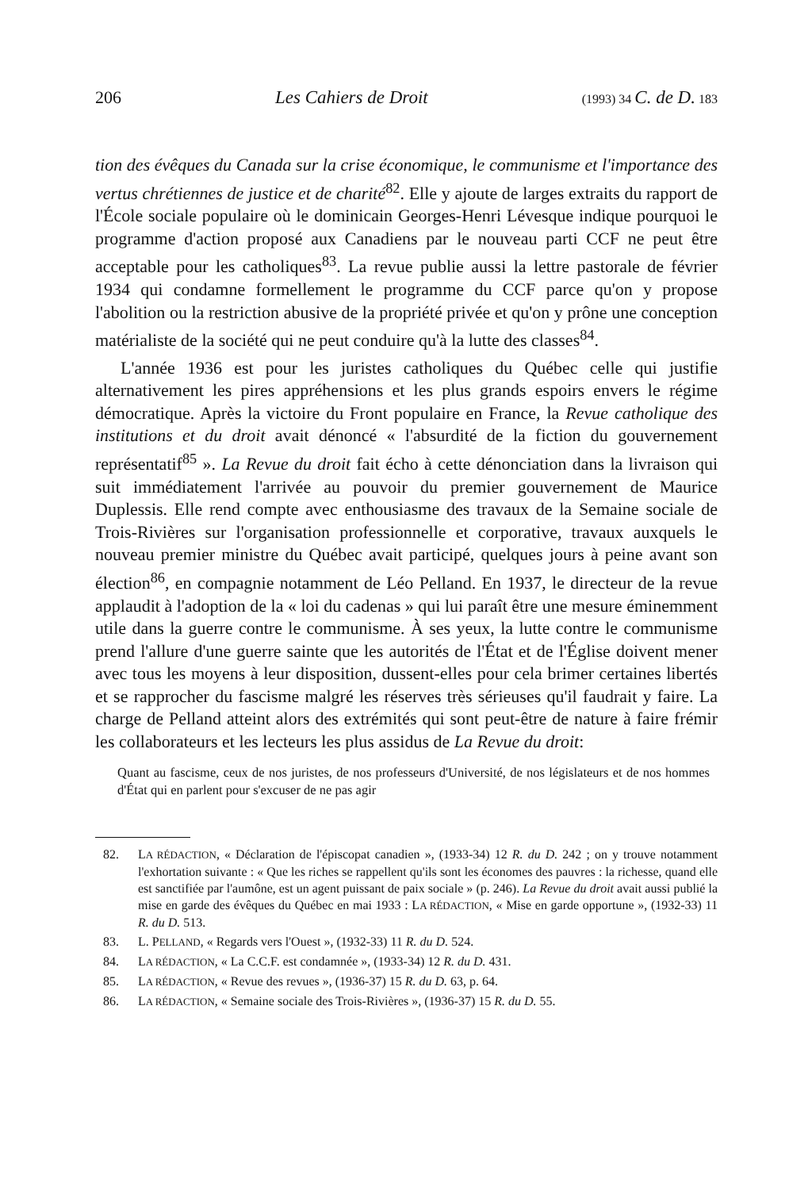206 Les Cahiers de Droit (1993) 34 C. de D. 183
tion des évêques du Canada sur la crise économique, le communisme et l'importance des vertus chrétiennes de justice et de charité<sup>82</sup>. Elle y ajoute de larges extraits du rapport de l'École sociale populaire où le dominicain Georges-Henri Lévesque indique pourquoi le programme d'action proposé aux Canadiens par le nouveau parti CCF ne peut être acceptable pour les catholiques<sup>83</sup>. La revue publie aussi la lettre pastorale de février 1934 qui condamne formellement le programme du CCF parce qu'on y propose l'abolition ou la restriction abusive de la propriété privée et qu'on y prône une conception matérialiste de la société qui ne peut conduire qu'à la lutte des classes<sup>84</sup>.
L'année 1936 est pour les juristes catholiques du Québec celle qui justifie alternativement les pires appréhensions et les plus grands espoirs envers le régime démocratique. Après la victoire du Front populaire en France, la Revue catholique des institutions et du droit avait dénoncé « l'absurdité de la fiction du gouvernement représentatif<sup>85</sup> ». La Revue du droit fait écho à cette dénonciation dans la livraison qui suit immédiatement l'arrivée au pouvoir du premier gouvernement de Maurice Duplessis. Elle rend compte avec enthousiasme des travaux de la Semaine sociale de Trois-Rivières sur l'organisation professionnelle et corporative, travaux auxquels le nouveau premier ministre du Québec avait participé, quelques jours à peine avant son élection<sup>86</sup>, en compagnie notamment de Léo Pelland. En 1937, le directeur de la revue applaudit à l'adoption de la « loi du cadenas » qui lui paraît être une mesure éminemment utile dans la guerre contre le communisme. À ses yeux, la lutte contre le communisme prend l'allure d'une guerre sainte que les autorités de l'État et de l'Église doivent mener avec tous les moyens à leur disposition, dussent-elles pour cela brimer certaines libertés et se rapprocher du fascisme malgré les réserves très sérieuses qu'il faudrait y faire. La charge de Pelland atteint alors des extrémités qui sont peut-être de nature à faire frémir les collaborateurs et les lecteurs les plus assidus de La Revue du droit:
Quant au fascisme, ceux de nos juristes, de nos professeurs d'Université, de nos législateurs et de nos hommes d'État qui en parlent pour s'excuser de ne pas agir
82. LA RÉDACTION, « Déclaration de l'épiscopat canadien », (1933-34) 12 R. du D. 242 ; on y trouve notamment l'exhortation suivante : « Que les riches se rappellent qu'ils sont les économes des pauvres : la richesse, quand elle est sanctifiée par l'aumône, est un agent puissant de paix sociale » (p. 246). La Revue du droit avait aussi publié la mise en garde des évêques du Québec en mai 1933 : LA RÉDACTION, « Mise en garde opportune », (1932-33) 11 R. du D. 513.
83. L. PELLAND, « Regards vers l'Ouest », (1932-33) 11 R. du D. 524.
84. LA RÉDACTION, « La C.C.F. est condamnée », (1933-34) 12 R. du D. 431.
85. LA RÉDACTION, « Revue des revues », (1936-37) 15 R. du D. 63, p. 64.
86. LA RÉDACTION, « Semaine sociale des Trois-Rivières », (1936-37) 15 R. du D. 55.